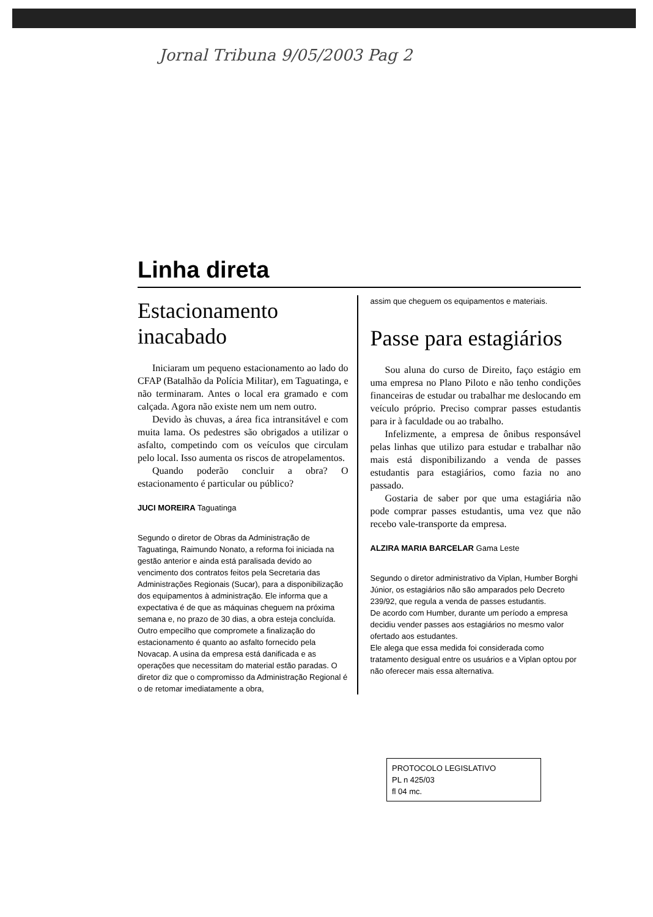Jornal Tribuna 9/05/2003 Pag 2
Linha direta
Estacionamento inacabado
Iniciaram um pequeno estacionamento ao lado do CFAP (Batalhão da Polícia Militar), em Taguatinga, e não terminaram. Antes o local era gramado e com calçada. Agora não existe nem um nem outro.
Devido às chuvas, a área fica intransitável e com muita lama. Os pedestres são obrigados a utilizar o asfalto, competindo com os veículos que circulam pelo local. Isso aumenta os riscos de atropelamentos.
Quando poderão concluir a obra? O estacionamento é particular ou público?
JUCI MOREIRA Taguatinga
Segundo o diretor de Obras da Administração de Taguatinga, Raimundo Nonato, a reforma foi iniciada na gestão anterior e ainda está paralisada devido ao vencimento dos contratos feitos pela Secretaria das Administrações Regionais (Sucar), para a disponibilização dos equipamentos à administração. Ele informa que a expectativa é de que as máquinas cheguem na próxima semana e, no prazo de 30 dias, a obra esteja concluída. Outro empecilho que compromete a finalização do estacionamento é quanto ao asfalto fornecido pela Novacap. A usina da empresa está danificada e as operações que necessitam do material estão paradas. O diretor diz que o compromisso da Administração Regional é o de retomar imediatamente a obra,
assim que cheguem os equipamentos e materiais.
Passe para estagiários
Sou aluna do curso de Direito, faço estágio em uma empresa no Plano Piloto e não tenho condições financeiras de estudar ou trabalhar me deslocando em veículo próprio. Preciso comprar passes estudantis para ir à faculdade ou ao trabalho.
Infelizmente, a empresa de ônibus responsável pelas linhas que utilizo para estudar e trabalhar não mais está disponibilizando a venda de passes estudantis para estagiários, como fazia no ano passado.
Gostaria de saber por que uma estagiária não pode comprar passes estudantis, uma vez que não recebo vale-transporte da empresa.
ALZIRA MARIA BARCELAR Gama Leste
Segundo o diretor administrativo da Viplan, Humber Borghi Júnior, os estagiários não são amparados pelo Decreto 239/92, que regula a venda de passes estudantis.
De acordo com Humber, durante um período a empresa decidiu vender passes aos estagiários no mesmo valor ofertado aos estudantes.
Ele alega que essa medida foi considerada como tratamento desigual entre os usuários e a Viplan optou por não oferecer mais essa alternativa.
PROTOCOLO LEGISLATIVO
PL n 425/03
fl 04 mc.